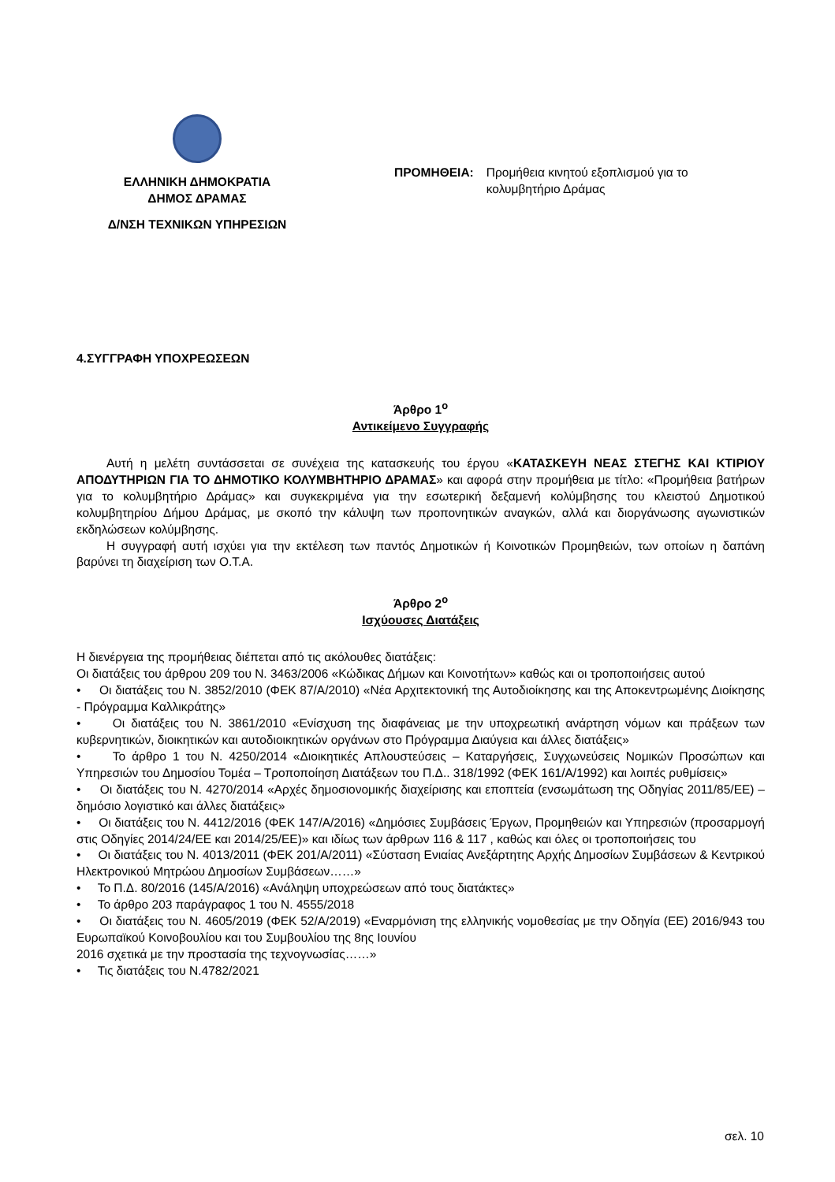ΕΛΛΗΝΙΚΗ ΔΗΜΟΚΡΑΤΙΑ
ΔΗΜΟΣ ΔΡΑΜΑΣ
Δ/ΝΣΗ ΤΕΧΝΙΚΩΝ ΥΠΗΡΕΣΙΩΝ
ΠΡΟΜΗΘΕΙΑ: Προμήθεια κινητού εξοπλισμού για το
κολυμβητήριο Δράμας
4.ΣΥΓΓΡΑΦΗ ΥΠΟΧΡΕΩΣΕΩΝ
Άρθρο 1<sup>ο</sup>
Αντικείμενο Συγγραφής
Αυτή η μελέτη συντάσσεται σε συνέχεια της κατασκευής του έργου «ΚΑΤΑΣΚΕΥΗ ΝΕΑΣ ΣΤΕΓΗΣ ΚΑΙ ΚΤΙΡΙΟΥ ΑΠΟΔΥΤΗΡΙΩΝ ΓΙΑ ΤΟ ΔΗΜΟΤΙΚΟ ΚΟΛΥΜΒΗΤΗΡΙΟ ΔΡΑΜΑΣ» και αφορά στην προμήθεια με τίτλο: «Προμήθεια βατήρων για το κολυμβητήριο Δράμας» και συγκεκριμένα για την εσωτερική δεξαμενή κολύμβησης του κλειστού Δημοτικού κολυμβητηρίου Δήμου Δράμας, με σκοπό την κάλυψη των προπονητικών αναγκών, αλλά και διοργάνωσης αγωνιστικών εκδηλώσεων κολύμβησης.
Η συγγραφή αυτή ισχύει για την εκτέλεση των παντός Δημοτικών ή Κοινοτικών Προμηθειών, των οποίων η δαπάνη βαρύνει τη διαχείριση των Ο.Τ.Α.
Άρθρο 2<sup>ο</sup>
Ισχύουσες Διατάξεις
Η διενέργεια της προμήθειας διέπεται από τις ακόλουθες διατάξεις:
Οι διατάξεις του άρθρου 209 του Ν. 3463/2006 «Κώδικας Δήμων και Κοινοτήτων» καθώς και οι τροποποιήσεις αυτού
• Οι διατάξεις του Ν. 3852/2010 (ΦΕΚ 87/Α/2010) «Νέα Αρχιτεκτονική της Αυτοδιοίκησης και της Αποκεντρωμένης Διοίκησης - Πρόγραμμα Καλλικράτης»
• Οι διατάξεις του Ν. 3861/2010 «Ενίσχυση της διαφάνειας με την υποχρεωτική ανάρτηση νόμων και πράξεων των κυβερνητικών, διοικητικών και αυτοδιοικητικών οργάνων στο Πρόγραμμα Διαύγεια και άλλες διατάξεις»
• Το άρθρο 1 του Ν. 4250/2014 «Διοικητικές Απλουστεύσεις – Καταργήσεις, Συγχωνεύσεις Νομικών Προσώπων και Υπηρεσιών του Δημοσίου Τομέα – Τροποποίηση Διατάξεων του Π.Δ.. 318/1992 (ΦΕΚ 161/Α/1992) και λοιπές ρυθμίσεις»
• Οι διατάξεις του Ν. 4270/2014 «Αρχές δημοσιονομικής διαχείρισης και εποπτεία (ενσωμάτωση της Οδηγίας 2011/85/ΕΕ) – δημόσιο λογιστικό και άλλες διατάξεις»
• Οι διατάξεις του Ν. 4412/2016 (ΦΕΚ 147/Α/2016) «Δημόσιες Συμβάσεις Έργων, Προμηθειών και Υπηρεσιών (προσαρμογή στις Οδηγίες 2014/24/ΕΕ και 2014/25/ΕΕ)» και ιδίως των άρθρων 116 & 117 , καθώς και όλες οι τροποποιήσεις του
• Οι διατάξεις του Ν. 4013/2011 (ΦΕΚ 201/Α/2011) «Σύσταση Ενιαίας Ανεξάρτητης Αρχής Δημοσίων Συμβάσεων & Κεντρικού Ηλεκτρονικού Μητρώου Δημοσίων Συμβάσεων……»
• Το Π.Δ. 80/2016 (145/Α/2016) «Ανάληψη υποχρεώσεων από τους διατάκτες»
• Το άρθρο 203 παράγραφος 1 του Ν. 4555/2018
• Οι διατάξεις του Ν. 4605/2019 (ΦΕΚ 52/Α/2019) «Εναρμόνιση της ελληνικής νομοθεσίας με την Οδηγία (ΕΕ) 2016/943 του Ευρωπαϊκού Κοινοβουλίου και του Συμβουλίου της 8ης Ιουνίου
2016 σχετικά με την προστασία της τεχνογνωσίας……»
• Τις διατάξεις του Ν.4782/2021
σελ. 10